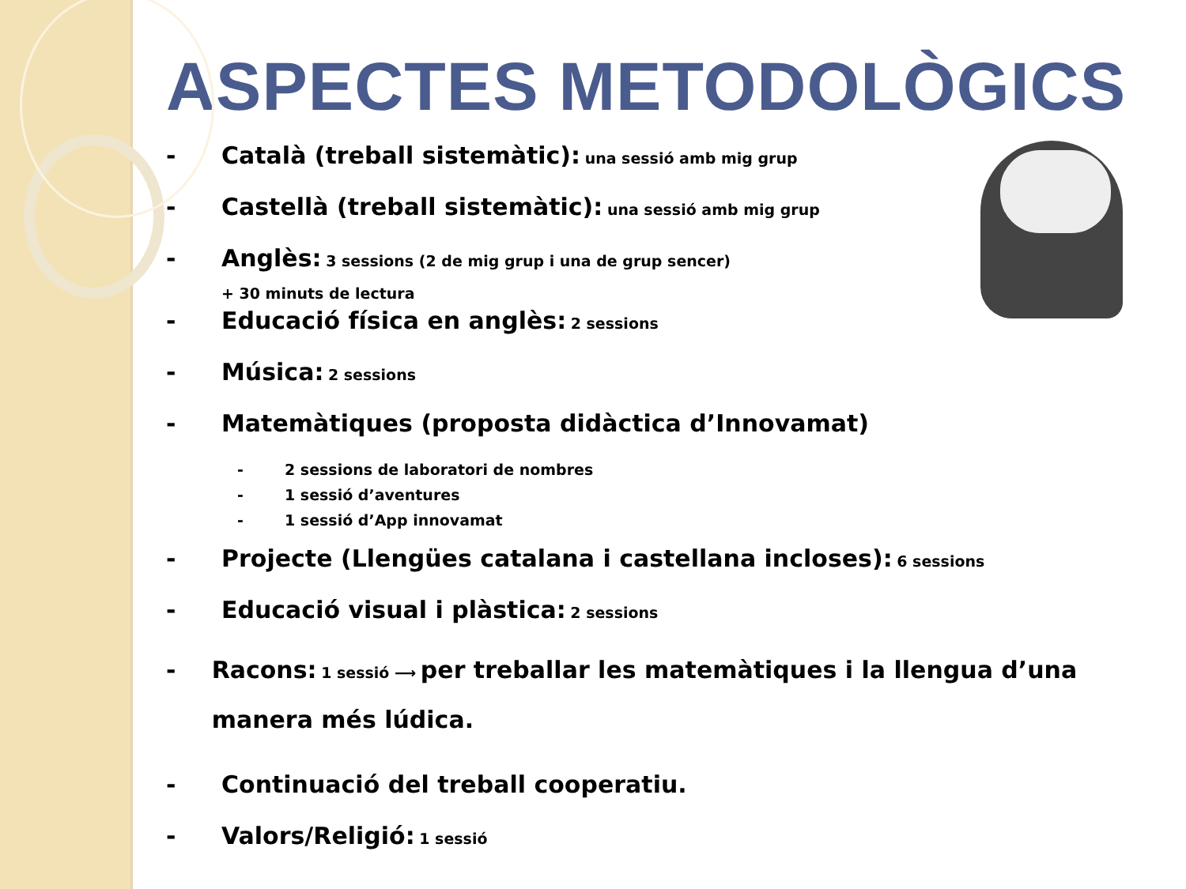ASPECTES METODOLÒGICS
- Català (treball sistemàtic): una sessió amb mig grup
- Castellà (treball sistemàtic): una sessió amb mig grup
- Anglès: 3 sessions (2 de mig grup i una de grup sencer)
+ 30 minuts de lectura
- Educació física en anglès: 2 sessions
- Música: 2 sessions
- Matemàtiques (proposta didàctica d’Innovamat)
- 2 sessions de laboratori de nombres
- 1 sessió d’aventures
- 1 sessió d’App innovamat
- Projecte (Llengües catalana i castellana incloses): 6 sessions
- Educació visual i plàstica: 2 sessions
- Racons: 1 sessió ⟶ per treballar les matemàtiques i la llengua d’una manera més lúdica.
- Continuació del treball cooperatiu.
- Valors/Religió: 1 sessió